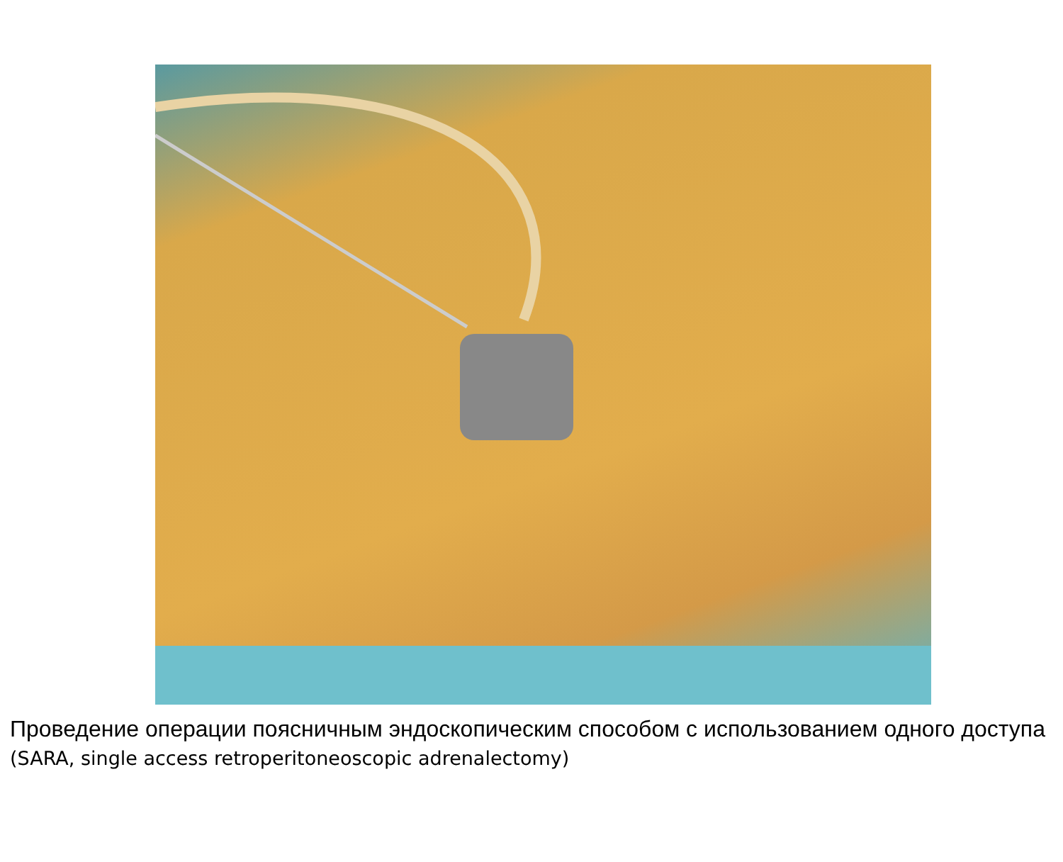Проведение операции поясничным эндоскопическим способом с использованием одного доступа (SARA, single access retroperitoneoscopic adrenalectomy)